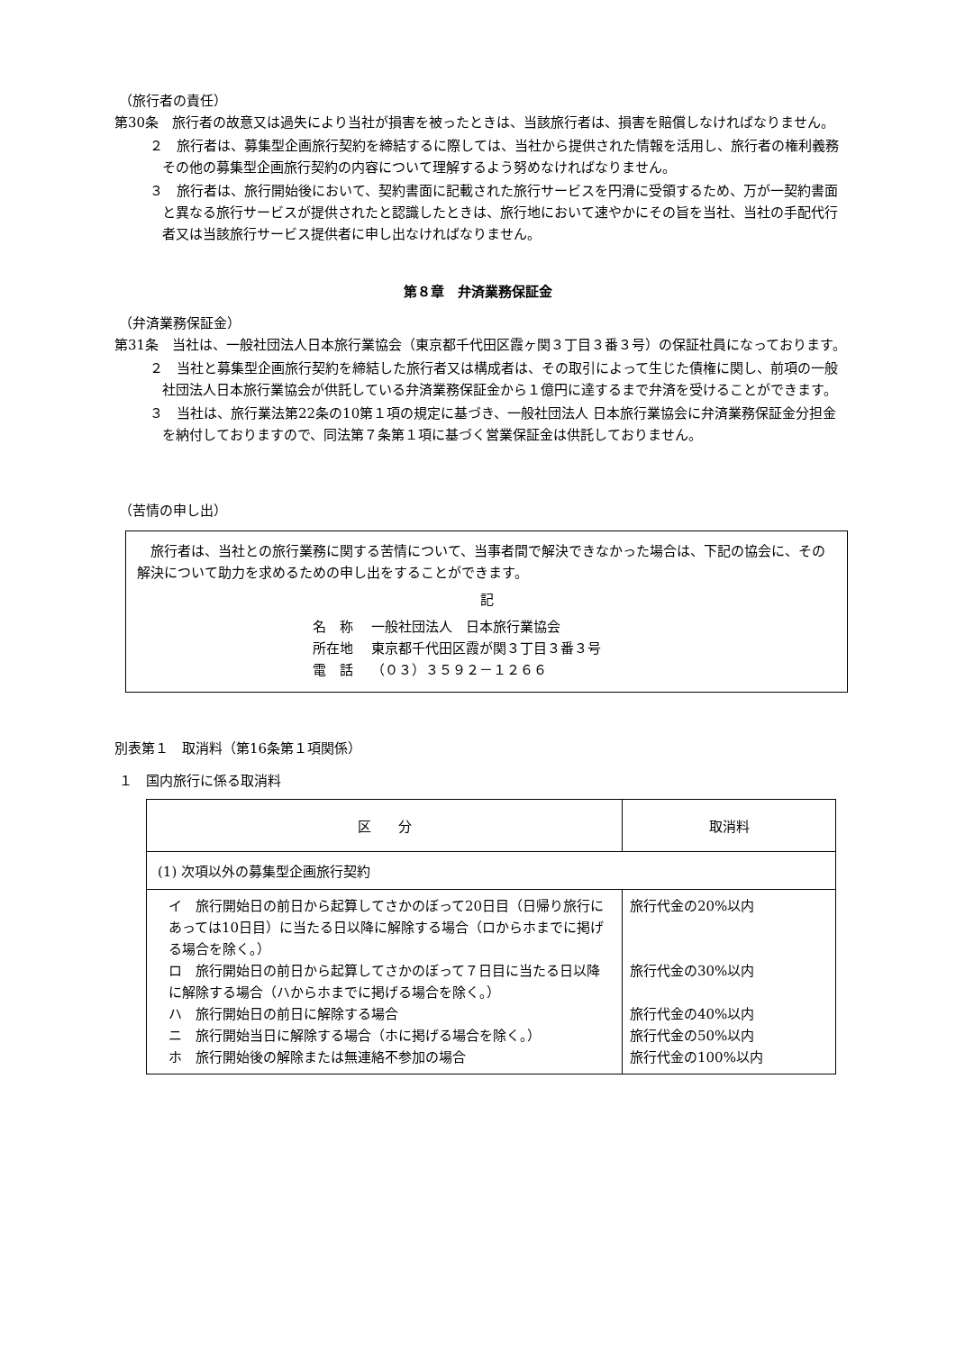（旅行者の責任）
第30条　旅行者の故意又は過失により当社が損害を被ったときは、当該旅行者は、損害を賠償しなければなりません。
２　旅行者は、募集型企画旅行契約を締結するに際しては、当社から提供された情報を活用し、旅行者の権利義務その他の募集型企画旅行契約の内容について理解するよう努めなければなりません。
３　旅行者は、旅行開始後において、契約書面に記載された旅行サービスを円滑に受領するため、万が一契約書面と異なる旅行サービスが提供されたと認識したときは、旅行地において速やかにその旨を当社、当社の手配代行者又は当該旅行サービス提供者に申し出なければなりません。
第８章　弁済業務保証金
（弁済業務保証金）
第31条　当社は、一般社団法人日本旅行業協会（東京都千代田区霞ヶ関３丁目３番３号）の保証社員になっております。
２　当社と募集型企画旅行契約を締結した旅行者又は構成者は、その取引によって生じた債権に関し、前項の一般社団法人日本旅行業協会が供託している弁済業務保証金から１億円に達するまで弁済を受けることができます。
３　当社は、旅行業法第22条の10第１項の規定に基づき、一般社団法人 日本旅行業協会に弁済業務保証金分担金を納付しておりますので、同法第７条第１項に基づく営業保証金は供託しておりません。
（苦情の申し出）
　旅行者は、当社との旅行業務に関する苦情について、当事者間で解決できなかった場合は、下記の協会に、その解決について助力を求めるための申し出をすることができます。
記
| 名 称 | 一般社団法人 日本旅行業協会 |
| 所在地 | 東京都千代田区霞が関３丁目３番３号 |
| 電 話 | （０３）３５９２－１２６６ |
別表第１　取消料（第16条第１項関係）
１　国内旅行に係る取消料
| 区 分 | 取消料 |
| --- | --- |
| (1) 次項以外の募集型企画旅行契約 | |
| イ 旅行開始日の前日から起算してさかのぼって20日目（日帰り旅行にあっては10日目）に当たる日以降に解除する場合（ロからホまでに掲げる場合を除く。） ロ 旅行開始日の前日から起算してさかのぼって７日目に当たる日以降に解除する場合（ハからホまでに掲げる場合を除く。） ハ 旅行開始日の前日に解除する場合 ニ 旅行開始当日に解除する場合（ホに掲げる場合を除く。） ホ 旅行開始後の解除または無連絡不参加の場合 | 旅行代金の20%以内 旅行代金の30%以内 旅行代金の40%以内 旅行代金の50%以内 旅行代金の100%以内 |